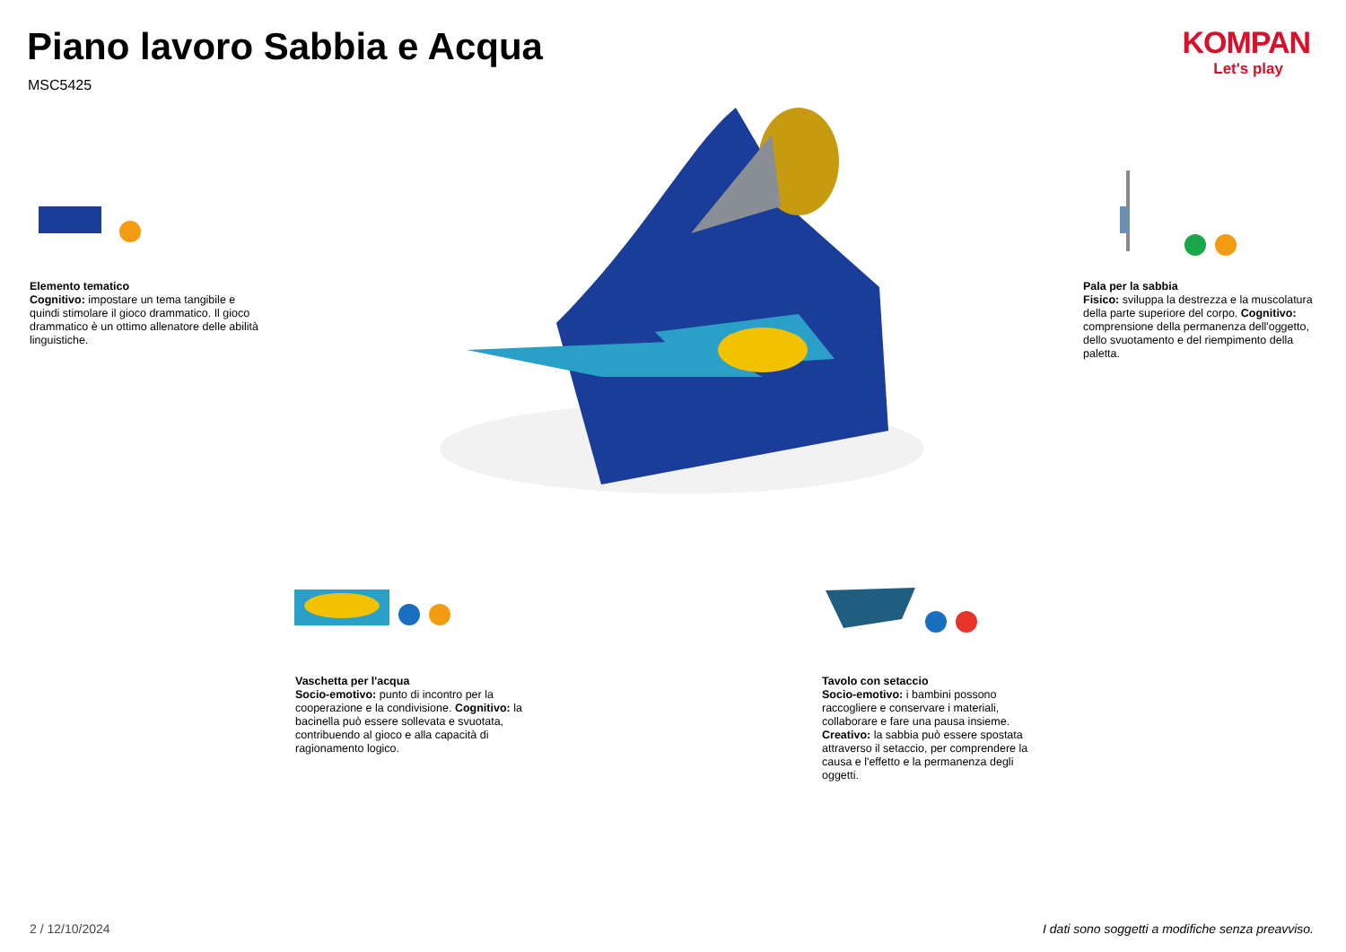Piano lavoro Sabbia e Acqua
MSC5425
KOMPAN
Let's play
Elemento tematico
Cognitivo: impostare un tema tangibile e quindi stimolare il gioco drammatico. Il gioco drammatico è un ottimo allenatore delle abilità linguistiche.
Pala per la sabbia
Fisico: sviluppa la destrezza e la muscolatura della parte superiore del corpo. Cognitivo: comprensione della permanenza dell'oggetto, dello svuotamento e del riempimento della paletta.
Vaschetta per l'acqua
Socio-emotivo: punto di incontro per la cooperazione e la condivisione. Cognitivo: la bacinella può essere sollevata e svuotata, contribuendo al gioco e alla capacità di ragionamento logico.
Tavolo con setaccio
Socio-emotivo: i bambini possono raccogliere e conservare i materiali, collaborare e fare una pausa insieme. Creativo: la sabbia può essere spostata attraverso il setaccio, per comprendere la causa e l'effetto e la permanenza degli oggetti.
2 / 12/10/2024
I dati sono soggetti a modifiche senza preavviso.